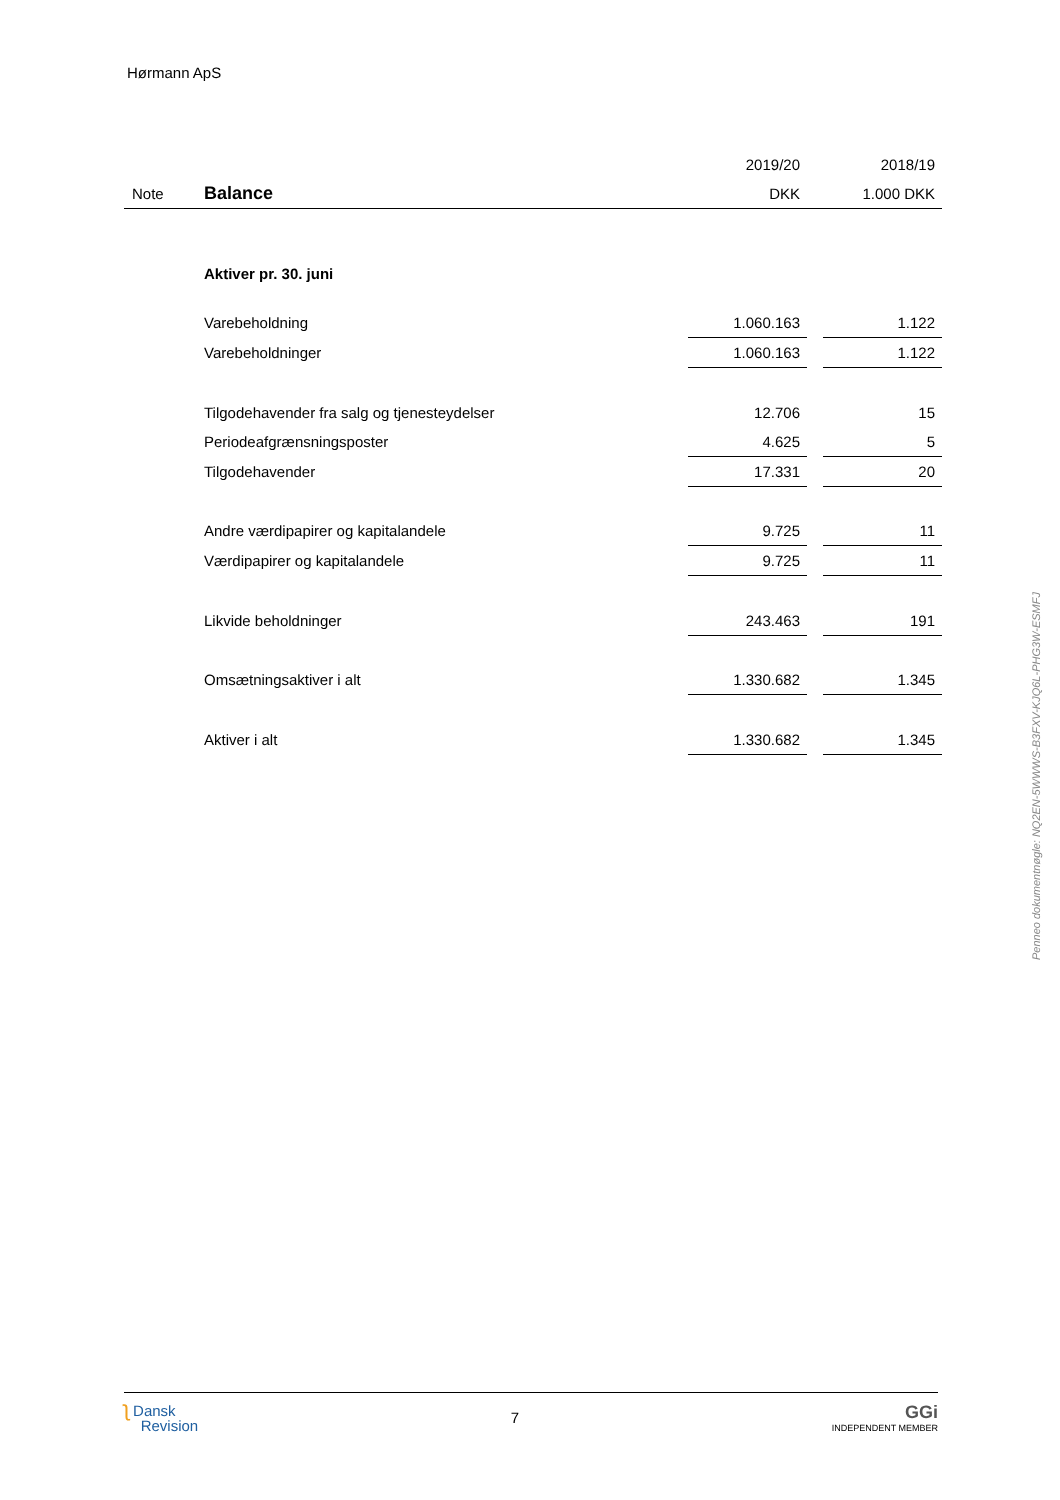Hørmann ApS
Penneo dokumentnøgle: NQ2EN-5WWWS-B3FXV-KJQ6L-PHG3W-ESMFJ
| | | 2019/20 | | 2018/19 |
| --- | --- | --- | --- | --- |
| Note | Balance | DKK | | 1.000 DKK |
| | Aktiver pr. 30. juni | | | |
| | Varebeholdning | 1.060.163 | | 1.122 |
| | Varebeholdninger | 1.060.163 | | 1.122 |
| | Tilgodehavender fra salg og tjenesteydelser | 12.706 | | 15 |
| | Periodeafgrænsningsposter | 4.625 | | 5 |
| | Tilgodehavender | 17.331 | | 20 |
| | Andre værdipapirer og kapitalandele | 9.725 | | 11 |
| | Værdipapirer og kapitalandele | 9.725 | | 11 |
| | Likvide beholdninger | 243.463 | | 191 |
| | Omsætningsaktiver i alt | 1.330.682 | | 1.345 |
| | Aktiver i alt | 1.330.682 | | 1.345 |
ʅ Dansk
Revision
7
GGi
INDEPENDENT MEMBER